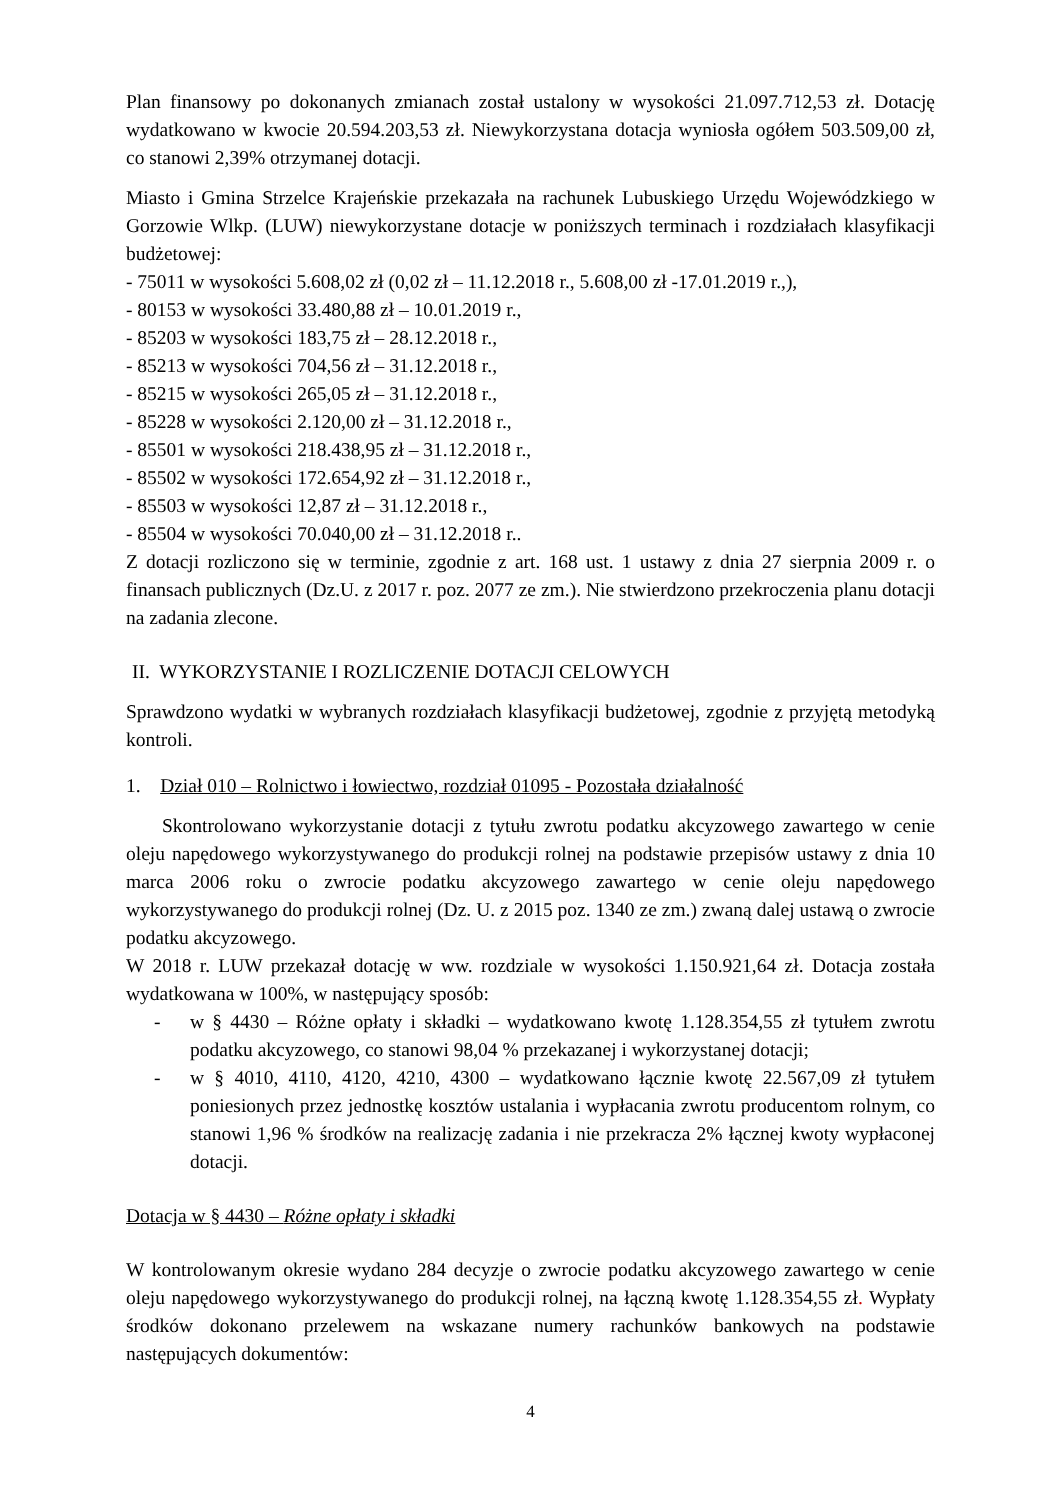Plan finansowy po dokonanych zmianach został ustalony w wysokości 21.097.712,53 zł. Dotację wydatkowano w kwocie 20.594.203,53 zł. Niewykorzystana dotacja wyniosła ogółem 503.509,00 zł, co stanowi 2,39% otrzymanej dotacji.
Miasto i Gmina Strzelce Krajeńskie przekazała na rachunek Lubuskiego Urzędu Wojewódzkiego w Gorzowie Wlkp. (LUW) niewykorzystane dotacje w poniższych terminach i rozdziałach klasyfikacji budżetowej:
- 75011 w wysokości 5.608,02 zł (0,02 zł – 11.12.2018 r., 5.608,00 zł -17.01.2019 r.,),
- 80153 w wysokości 33.480,88 zł – 10.01.2019 r.,
- 85203 w wysokości 183,75 zł – 28.12.2018 r.,
- 85213 w wysokości 704,56 zł – 31.12.2018 r.,
- 85215 w wysokości 265,05 zł – 31.12.2018 r.,
- 85228 w wysokości 2.120,00 zł – 31.12.2018 r.,
- 85501 w wysokości 218.438,95 zł – 31.12.2018 r.,
- 85502 w wysokości 172.654,92 zł – 31.12.2018 r.,
- 85503 w wysokości 12,87 zł – 31.12.2018 r.,
- 85504 w wysokości 70.040,00 zł – 31.12.2018 r..
Z dotacji rozliczono się w terminie, zgodnie z art. 168 ust. 1 ustawy z dnia 27 sierpnia 2009 r. o finansach publicznych (Dz.U. z 2017 r. poz. 2077 ze zm.). Nie stwierdzono przekroczenia planu dotacji na zadania zlecone.
II. WYKORZYSTANIE I ROZLICZENIE DOTACJI CELOWYCH
Sprawdzono wydatki w wybranych rozdziałach klasyfikacji budżetowej, zgodnie z przyjętą metodyką kontroli.
1. Dział 010 – Rolnictwo i łowiectwo, rozdział 01095 - Pozostała działalność
Skontrolowano wykorzystanie dotacji z tytułu zwrotu podatku akcyzowego zawartego w cenie oleju napędowego wykorzystywanego do produkcji rolnej na podstawie przepisów ustawy z dnia 10 marca 2006 roku o zwrocie podatku akcyzowego zawartego w cenie oleju napędowego wykorzystywanego do produkcji rolnej (Dz. U. z 2015 poz. 1340 ze zm.) zwaną dalej ustawą o zwrocie podatku akcyzowego.
W 2018 r. LUW przekazał dotację w ww. rozdziale w wysokości 1.150.921,64 zł. Dotacja została wydatkowana w 100%, w następujący sposób:
- w § 4430 – Różne opłaty i składki – wydatkowano kwotę 1.128.354,55 zł tytułem zwrotu podatku akcyzowego, co stanowi 98,04 % przekazanej i wykorzystanej dotacji;
- w § 4010, 4110, 4120, 4210, 4300 – wydatkowano łącznie kwotę 22.567,09 zł tytułem poniesionych przez jednostkę kosztów ustalania i wypłacania zwrotu producentom rolnym, co stanowi 1,96 % środków na realizację zadania i nie przekracza 2% łącznej kwoty wypłaconej dotacji.
Dotacja w § 4430 – Różne opłaty i składki
W kontrolowanym okresie wydano 284 decyzje o zwrocie podatku akcyzowego zawartego w cenie oleju napędowego wykorzystywanego do produkcji rolnej, na łączną kwotę 1.128.354,55 zł. Wypłaty środków dokonano przelewem na wskazane numery rachunków bankowych na podstawie następujących dokumentów:
4